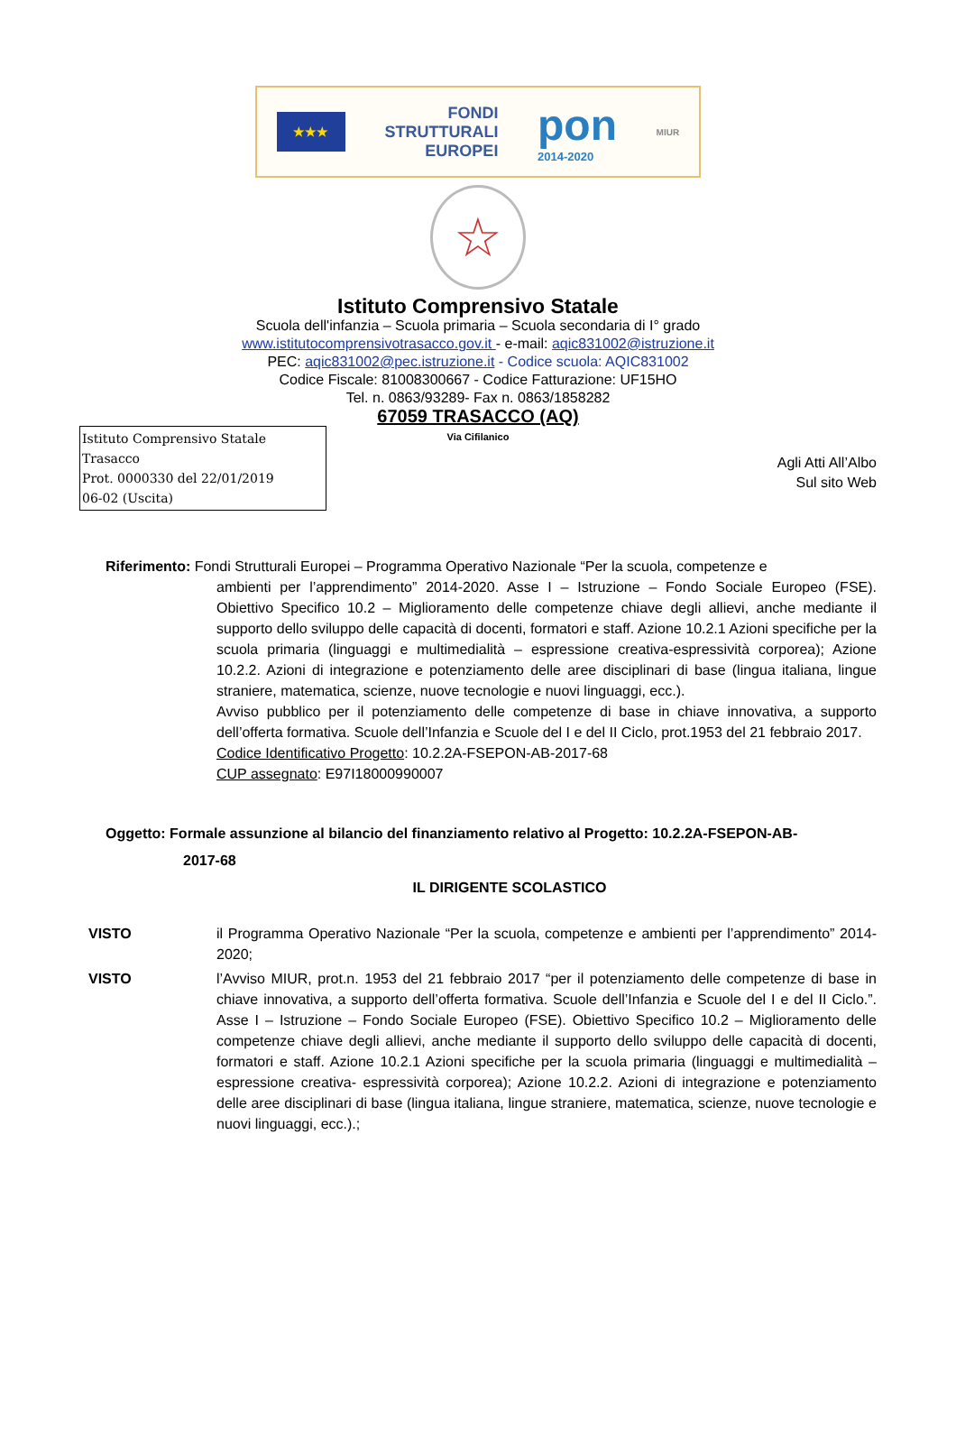★★★
FONDI
STRUTTURALI
EUROPEI
pon
2014-2020
MIUR
☆
Istituto Comprensivo Statale
Scuola dell'infanzia – Scuola primaria – Scuola secondaria di I° grado
www.istitutocomprensivotrasacco.gov.it - e-mail: aqic831002@istruzione.it
PEC: aqic831002@pec.istruzione.it - Codice scuola: AQIC831002
Codice Fiscale: 81008300667 - Codice Fatturazione: UF15HO
Tel. n. 0863/93289- Fax n. 0863/1858282
67059 TRASACCO (AQ)
Via Cifilanico
Istituto Comprensivo Statale Trasacco
Prot. 0000330 del 22/01/2019
06-02 (Uscita)
Agli Atti All’Albo
Sul sito Web
Riferimento: Fondi Strutturali Europei – Programma Operativo Nazionale “Per la scuola, competenze e
ambienti per l’apprendimento” 2014-2020. Asse I – Istruzione – Fondo Sociale Europeo (FSE). Obiettivo Specifico 10.2 – Miglioramento delle competenze chiave degli allievi, anche mediante il supporto dello sviluppo delle capacità di docenti, formatori e staff. Azione 10.2.1 Azioni specifiche per la scuola primaria (linguaggi e multimedialità – espressione creativa-espressività corporea); Azione 10.2.2. Azioni di integrazione e potenziamento delle aree disciplinari di base (lingua italiana, lingue straniere, matematica, scienze, nuove tecnologie e nuovi linguaggi, ecc.).
Avviso pubblico per il potenziamento delle competenze di base in chiave innovativa, a supporto dell’offerta formativa. Scuole dell’Infanzia e Scuole del I e del II Ciclo, prot.1953 del 21 febbraio 2017.
Codice Identificativo Progetto: 10.2.2A-FSEPON-AB-2017-68
CUP assegnato: E97I18000990007
Oggetto: Formale assunzione al bilancio del finanziamento relativo al Progetto: 10.2.2A-FSEPON-AB-
2017-68
IL DIRIGENTE SCOLASTICO
VISTO il Programma Operativo Nazionale “Per la scuola, competenze e ambienti per l’apprendimento” 2014-2020;
VISTO l’Avviso MIUR, prot.n. 1953 del 21 febbraio 2017 “per il potenziamento delle competenze di base in chiave innovativa, a supporto dell’offerta formativa. Scuole dell’Infanzia e Scuole del I e del II Ciclo.”. Asse I – Istruzione – Fondo Sociale Europeo (FSE). Obiettivo Specifico 10.2 – Miglioramento delle competenze chiave degli allievi, anche mediante il supporto dello sviluppo delle capacità di docenti, formatori e staff. Azione 10.2.1 Azioni specifiche per la scuola primaria (linguaggi e multimedialità – espressione creativa- espressività corporea); Azione 10.2.2. Azioni di integrazione e potenziamento delle aree disciplinari di base (lingua italiana, lingue straniere, matematica, scienze, nuove tecnologie e nuovi linguaggi, ecc.).;